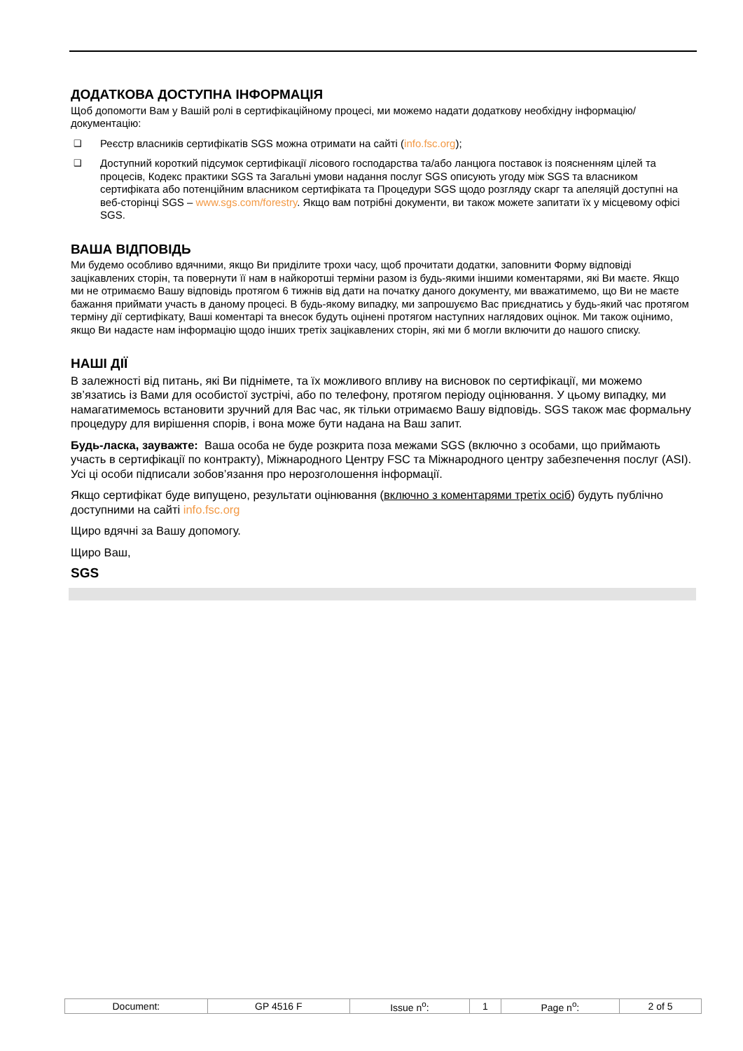ДОДАТКОВА ДОСТУПНА ІНФОРМАЦІЯ
Щоб допомогти Вам у Вашій ролі в сертифікаційному процесі, ми можемо надати додаткову необхідну інформацію/документацію:
❑ Реєстр власників сертифікатів SGS можна отримати на сайті (info.fsc.org);
❑ Доступний короткий підсумок сертифікації лісового господарства та/або ланцюга поставок із поясненням цілей та процесів, Кодекс практики SGS та Загальні умови надання послуг SGS описують угоду між SGS та власником сертифіката або потенційним власником сертифіката та Процедури SGS щодо розгляду скарг та апеляцій доступні на веб-сторінці SGS – www.sgs.com/forestry. Якщо вам потрібні документи, ви також можете запитати їх у місцевому офісі SGS.
ВАША ВІДПОВІДЬ
Ми будемо особливо вдячними, якщо Ви приділите трохи часу, щоб прочитати додатки, заповнити Форму відповіді зацікавлених сторін, та повернути її нам в найкоротші терміни разом із будь-якими іншими коментарями, які Ви маєте. Якщо ми не отримаємо Вашу відповідь протягом 6 тижнів від дати на початку даного документу, ми вважатимемо, що Ви не маєте бажання приймати участь в даному процесі. В будь-якому випадку, ми запрошуємо Вас приєднатись у будь-який час протягом терміну дії сертифікату, Ваші коментарі та внесок будуть оцінені протягом наступних наглядових оцінок. Ми також оцінимо, якщо Ви надасте нам інформацію щодо інших третіх зацікавлених сторін, які ми б могли включити до нашого списку.
НАШІ ДІЇ
В залежності від питань, які Ви піднімете, та їх можливого впливу на висновок по сертифікації, ми можемо зв’язатись із Вами для особистої зустрічі, або по телефону, протягом періоду оцінювання. У цьому випадку, ми намагатимемось встановити зручний для Вас час, як тільки отримаємо Вашу відповідь. SGS також має формальну процедуру для вирішення спорів, і вона може бути надана на Ваш запит.
Будь-ласка, зауважте: Ваша особа не буде розкрита поза межами SGS (включно з особами, що приймають участь в сертифікації по контракту), Міжнародного Центру FSC та Міжнародного центру забезпечення послуг (ASI). Усі ці особи підписали зобов’язання про нерозголошення інформації.
Якщо сертифікат буде випущено, результати оцінювання (включно з коментарями третіх осіб) будуть публічно доступними на сайті info.fsc.org
Щиро вдячні за Вашу допомогу.
Щиро Ваш,
SGS
| Document: | GP 4516 F | Issue n<sup>o</sup>: | 1 | Page n<sup>o</sup>: | 2 of 5 |